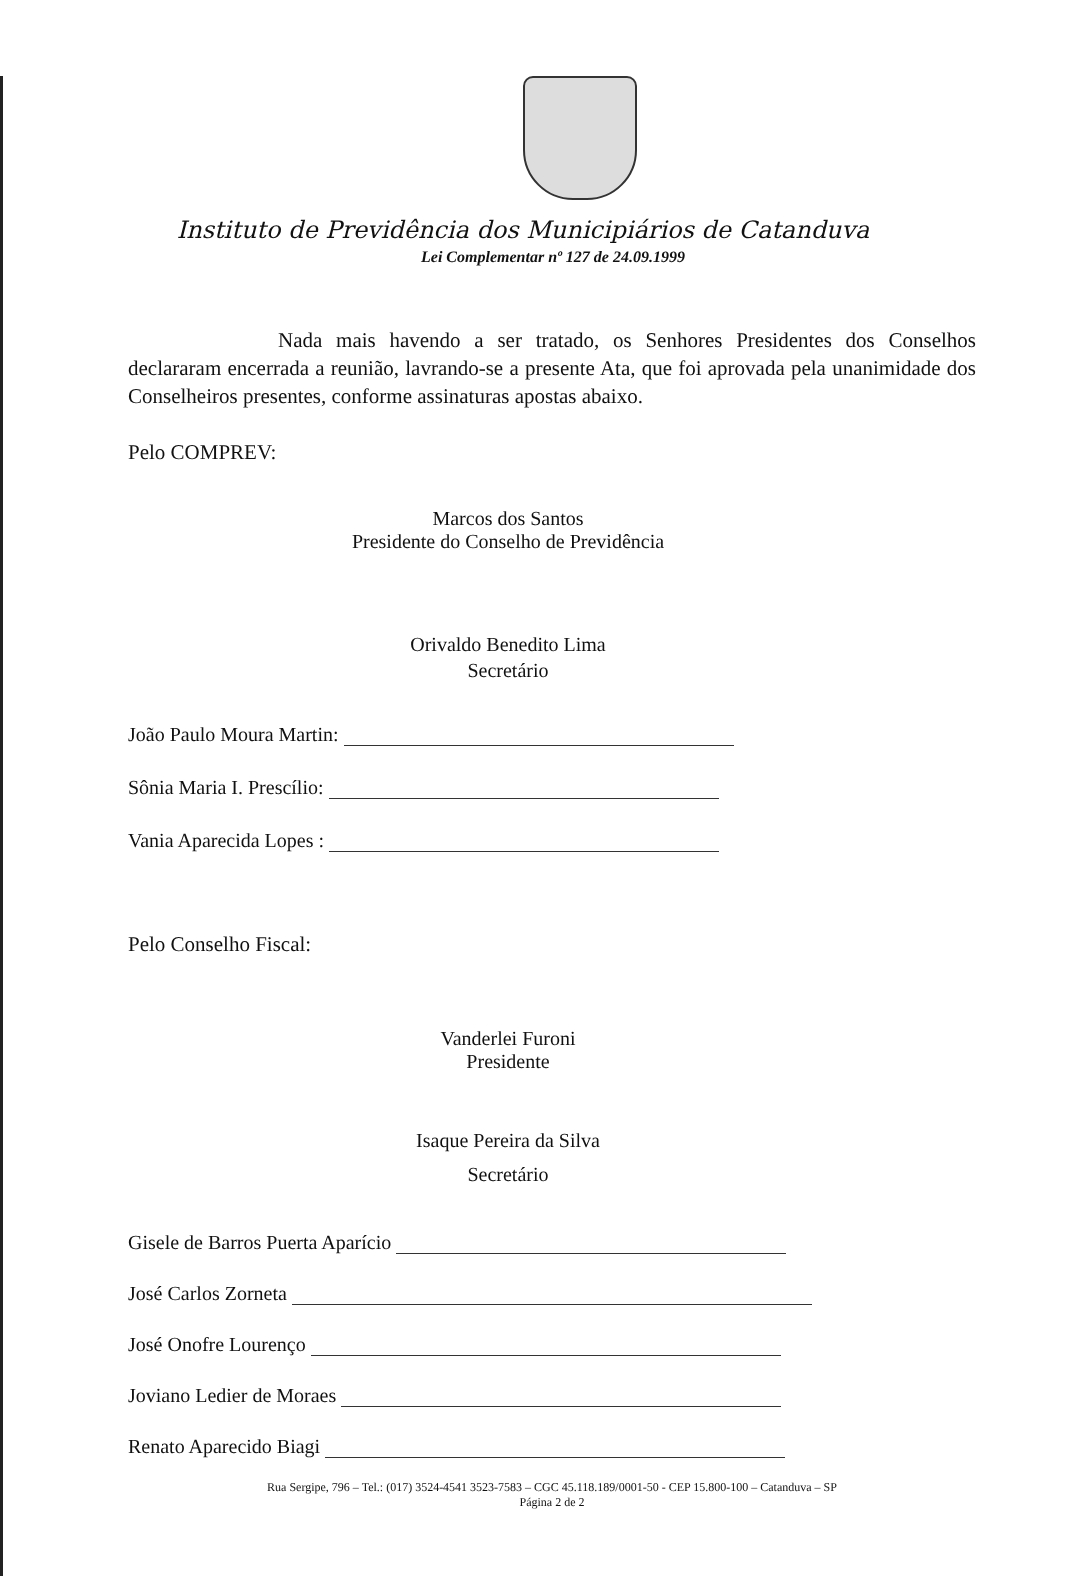Instituto de Previdência dos Municipiários de Catanduva
Lei Complementar nº 127 de 24.09.1999
Nada mais havendo a ser tratado, os Senhores Presidentes dos Conselhos declararam encerrada a reunião, lavrando-se a presente Ata, que foi aprovada pela unanimidade dos Conselheiros presentes, conforme assinaturas apostas abaixo.
Pelo COMPREV:
Marcos dos Santos
Presidente do Conselho de Previdência
Orivaldo Benedito Lima
Secretário
João Paulo Moura Martin:
Sônia Maria I. Prescílio:
Vania Aparecida Lopes :
Pelo Conselho Fiscal:
Vanderlei Furoni
Presidente
Isaque Pereira da Silva
Secretário
Gisele de Barros Puerta Aparício
José Carlos Zorneta
José Onofre Lourenço
Joviano Ledier de Moraes
Renato Aparecido Biagi
Rua Sergipe, 796 – Tel.: (017) 3524-4541 3523-7583 – CGC 45.118.189/0001-50 - CEP 15.800-100 – Catanduva – SP
Página 2 de 2